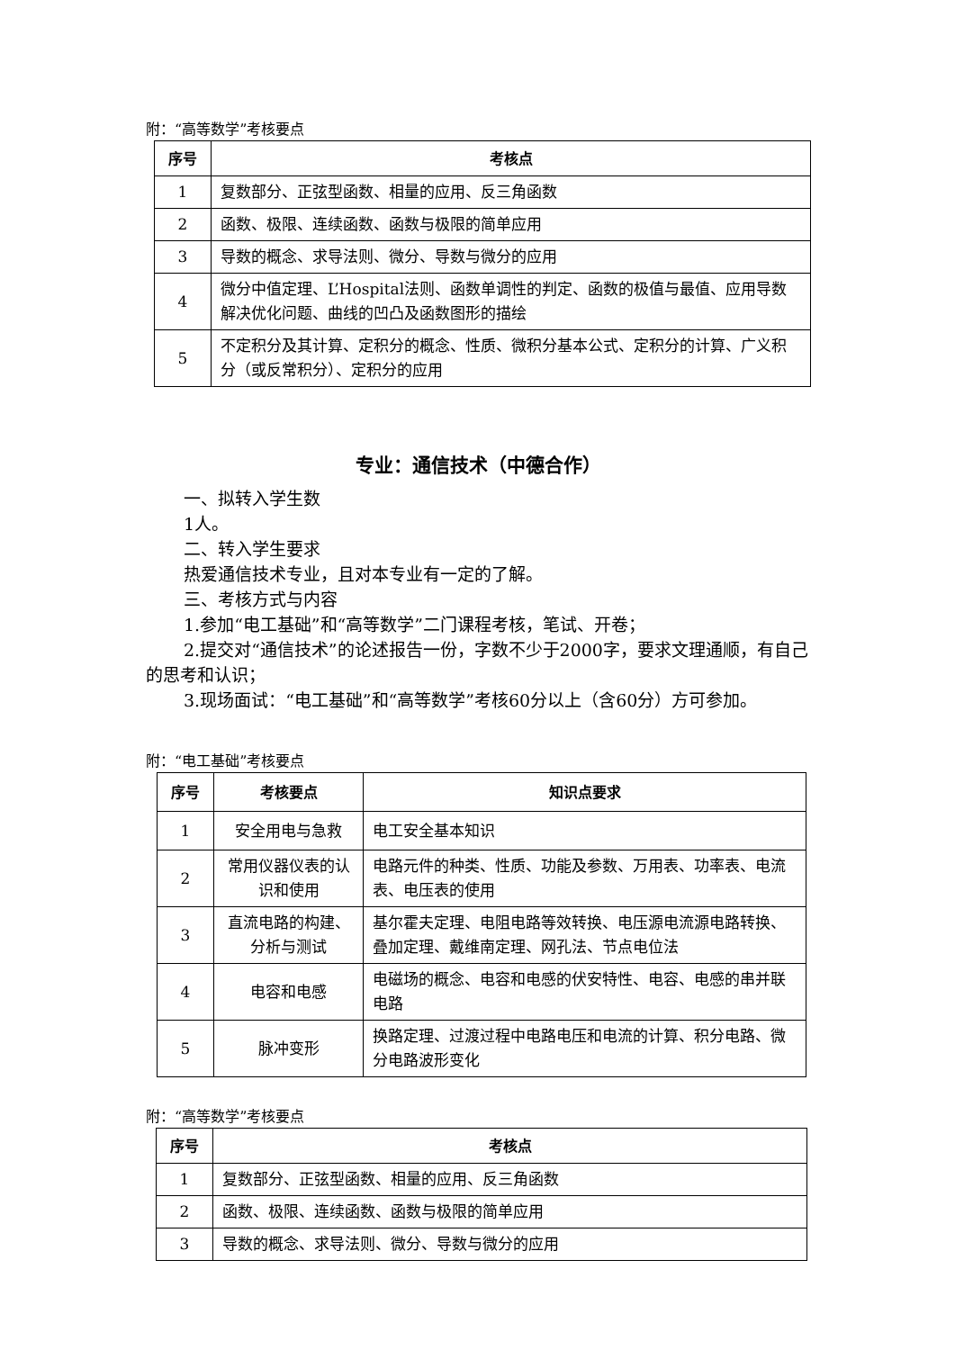附：“高等数学”考核要点
| 序号 | 考核点 |
| --- | --- |
| 1 | 复数部分、正弦型函数、相量的应用、反三角函数 |
| 2 | 函数、极限、连续函数、函数与极限的简单应用 |
| 3 | 导数的概念、求导法则、微分、导数与微分的应用 |
| 4 | 微分中值定理、L’Hospital法则、函数单调性的判定、函数的极值与最值、应用导数解决优化问题、曲线的凹凸及函数图形的描绘 |
| 5 | 不定积分及其计算、定积分的概念、性质、微积分基本公式、定积分的计算、广义积分（或反常积分）、定积分的应用 |
专业：通信技术（中德合作）
一、拟转入学生数
1人。
二、转入学生要求
热爱通信技术专业，且对本专业有一定的了解。
三、考核方式与内容
1.参加“电工基础”和“高等数学”二门课程考核，笔试、开卷；
2.提交对“通信技术”的论述报告一份，字数不少于2000字，要求文理通顺，有自己的思考和认识；
3.现场面试：“电工基础”和“高等数学”考核60分以上（含60分）方可参加。
附：“电工基础”考核要点
| 序号 | 考核要点 | 知识点要求 |
| --- | --- | --- |
| 1 | 安全用电与急救 | 电工安全基本知识 |
| 2 | 常用仪器仪表的认识和使用 | 电路元件的种类、性质、功能及参数、万用表、功率表、电流表、电压表的使用 |
| 3 | 直流电路的构建、分析与测试 | 基尔霍夫定理、电阻电路等效转换、电压源电流源电路转换、叠加定理、戴维南定理、网孔法、节点电位法 |
| 4 | 电容和电感 | 电磁场的概念、电容和电感的伏安特性、电容、电感的串并联电路 |
| 5 | 脉冲变形 | 换路定理、过渡过程中电路电压和电流的计算、积分电路、微分电路波形变化 |
附：“高等数学”考核要点
| 序号 | 考核点 |
| --- | --- |
| 1 | 复数部分、正弦型函数、相量的应用、反三角函数 |
| 2 | 函数、极限、连续函数、函数与极限的简单应用 |
| 3 | 导数的概念、求导法则、微分、导数与微分的应用 |